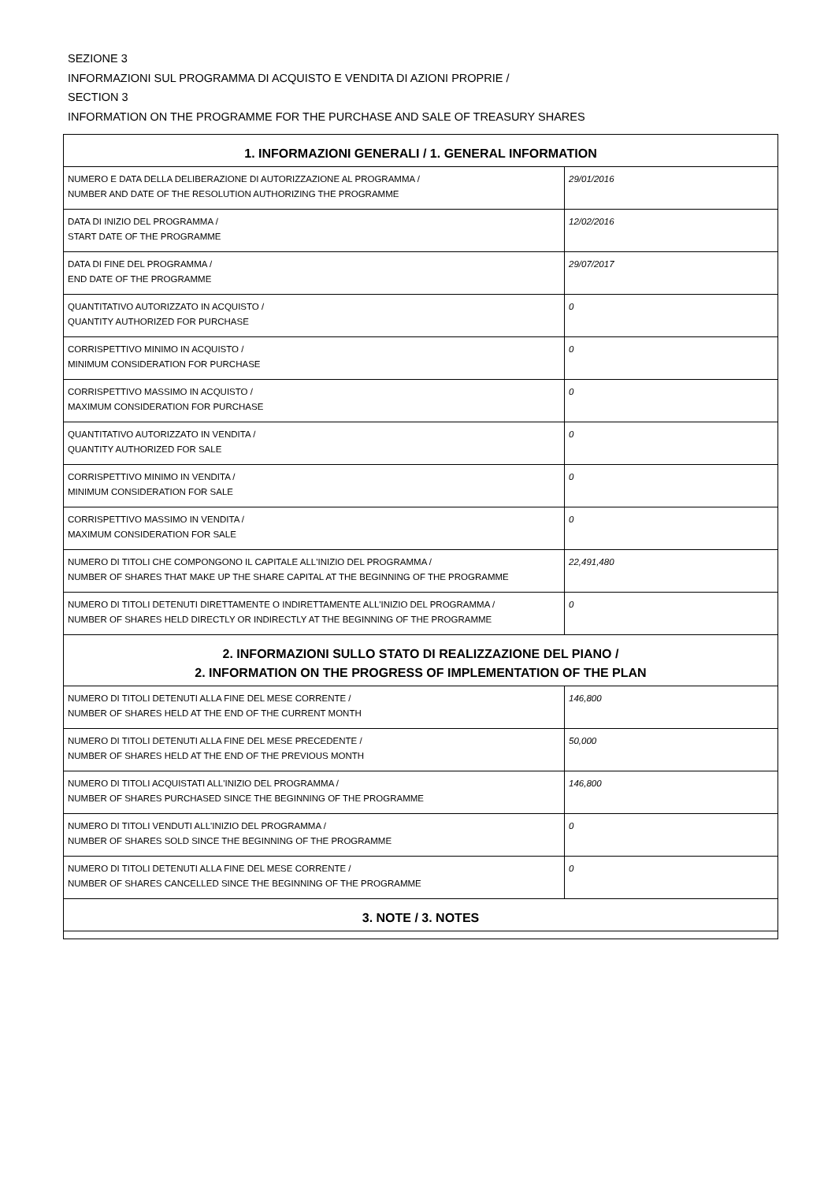SEZIONE 3
INFORMAZIONI SUL PROGRAMMA DI ACQUISTO E VENDITA DI AZIONI PROPRIE /
SECTION 3
INFORMATION ON THE PROGRAMME FOR THE PURCHASE AND SALE OF TREASURY SHARES
| 1. INFORMAZIONI GENERALI / 1. GENERAL INFORMATION | |
| --- | --- |
| NUMERO E DATA DELLA DELIBERAZIONE DI AUTORIZZAZIONE AL PROGRAMMA / NUMBER AND DATE OF THE RESOLUTION AUTHORIZING THE PROGRAMME | 29/01/2016 |
| DATA DI INIZIO DEL PROGRAMMA / START DATE OF THE PROGRAMME | 12/02/2016 |
| DATA DI FINE DEL PROGRAMMA / END DATE OF THE PROGRAMME | 29/07/2017 |
| QUANTITATIVO AUTORIZZATO IN ACQUISTO / QUANTITY AUTHORIZED FOR PURCHASE | 0 |
| CORRISPETTIVO MINIMO IN ACQUISTO / MINIMUM CONSIDERATION FOR PURCHASE | 0 |
| CORRISPETTIVO MASSIMO IN ACQUISTO / MAXIMUM CONSIDERATION FOR PURCHASE | 0 |
| QUANTITATIVO AUTORIZZATO IN VENDITA / QUANTITY AUTHORIZED FOR SALE | 0 |
| CORRISPETTIVO MINIMO IN VENDITA / MINIMUM CONSIDERATION FOR SALE | 0 |
| CORRISPETTIVO MASSIMO IN VENDITA / MAXIMUM CONSIDERATION FOR SALE | 0 |
| NUMERO DI TITOLI CHE COMPONGONO IL CAPITALE ALL'INIZIO DEL PROGRAMMA / NUMBER OF SHARES THAT MAKE UP THE SHARE CAPITAL AT THE BEGINNING OF THE PROGRAMME | 22,491,480 |
| NUMERO DI TITOLI DETENUTI DIRETTAMENTE O INDIRETTAMENTE ALL'INIZIO DEL PROGRAMMA / NUMBER OF SHARES HELD DIRECTLY OR INDIRECTLY AT THE BEGINNING OF THE PROGRAMME | 0 |
| 2. INFORMAZIONI SULLO STATO DI REALIZZAZIONE DEL PIANO / 2. INFORMATION ON THE PROGRESS OF IMPLEMENTATION OF THE PLAN | |
| NUMERO DI TITOLI DETENUTI ALLA FINE DEL MESE CORRENTE / NUMBER OF SHARES HELD AT THE END OF THE CURRENT MONTH | 146,800 |
| NUMERO DI TITOLI DETENUTI ALLA FINE DEL MESE PRECEDENTE / NUMBER OF SHARES HELD AT THE END OF THE PREVIOUS MONTH | 50,000 |
| NUMERO DI TITOLI ACQUISTATI ALL'INIZIO DEL PROGRAMMA / NUMBER OF SHARES PURCHASED SINCE THE BEGINNING OF THE PROGRAMME | 146,800 |
| NUMERO DI TITOLI VENDUTI ALL'INIZIO DEL PROGRAMMA / NUMBER OF SHARES SOLD SINCE THE BEGINNING OF THE PROGRAMME | 0 |
| NUMERO DI TITOLI DETENUTI ALLA FINE DEL MESE CORRENTE / NUMBER OF SHARES CANCELLED SINCE THE BEGINNING OF THE PROGRAMME | 0 |
| 3. NOTE / 3. NOTES | |